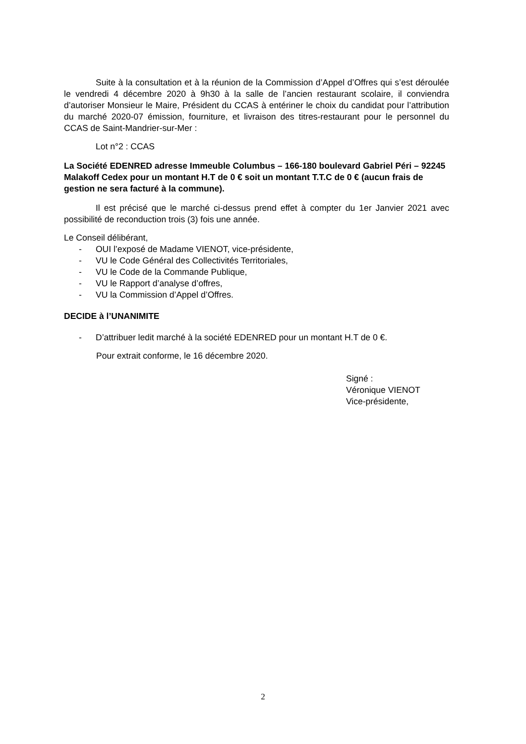Suite à la consultation et à la réunion de la Commission d’Appel d’Offres qui s’est déroulée le vendredi 4 décembre 2020 à 9h30 à la salle de l’ancien restaurant scolaire, il conviendra d’autoriser Monsieur le Maire, Président du CCAS à entériner le choix du candidat pour l’attribution du marché 2020-07 émission, fourniture, et livraison des titres-restaurant pour le personnel du CCAS de Saint-Mandrier-sur-Mer :
Lot n°2 : CCAS
La Société EDENRED adresse Immeuble Columbus – 166-180 boulevard Gabriel Péri – 92245 Malakoff Cedex pour un montant H.T de 0 € soit un montant T.T.C de 0 € (aucun frais de gestion ne sera facturé à la commune).
Il est précisé que le marché ci-dessus prend effet à compter du 1er Janvier 2021 avec possibilité de reconduction trois (3) fois une année.
Le Conseil délibérant,
- OUI l’exposé de Madame VIENOT, vice-présidente,
- VU le Code Général des Collectivités Territoriales,
- VU le Code de la Commande Publique,
- VU le Rapport d’analyse d’offres,
- VU la Commission d’Appel d’Offres.
DECIDE à l’UNANIMITE
- D’attribuer ledit marché à la société EDENRED pour un montant H.T de 0 €.
Pour extrait conforme, le 16 décembre 2020.
Signé :
Véronique VIENOT
Vice-présidente,
2